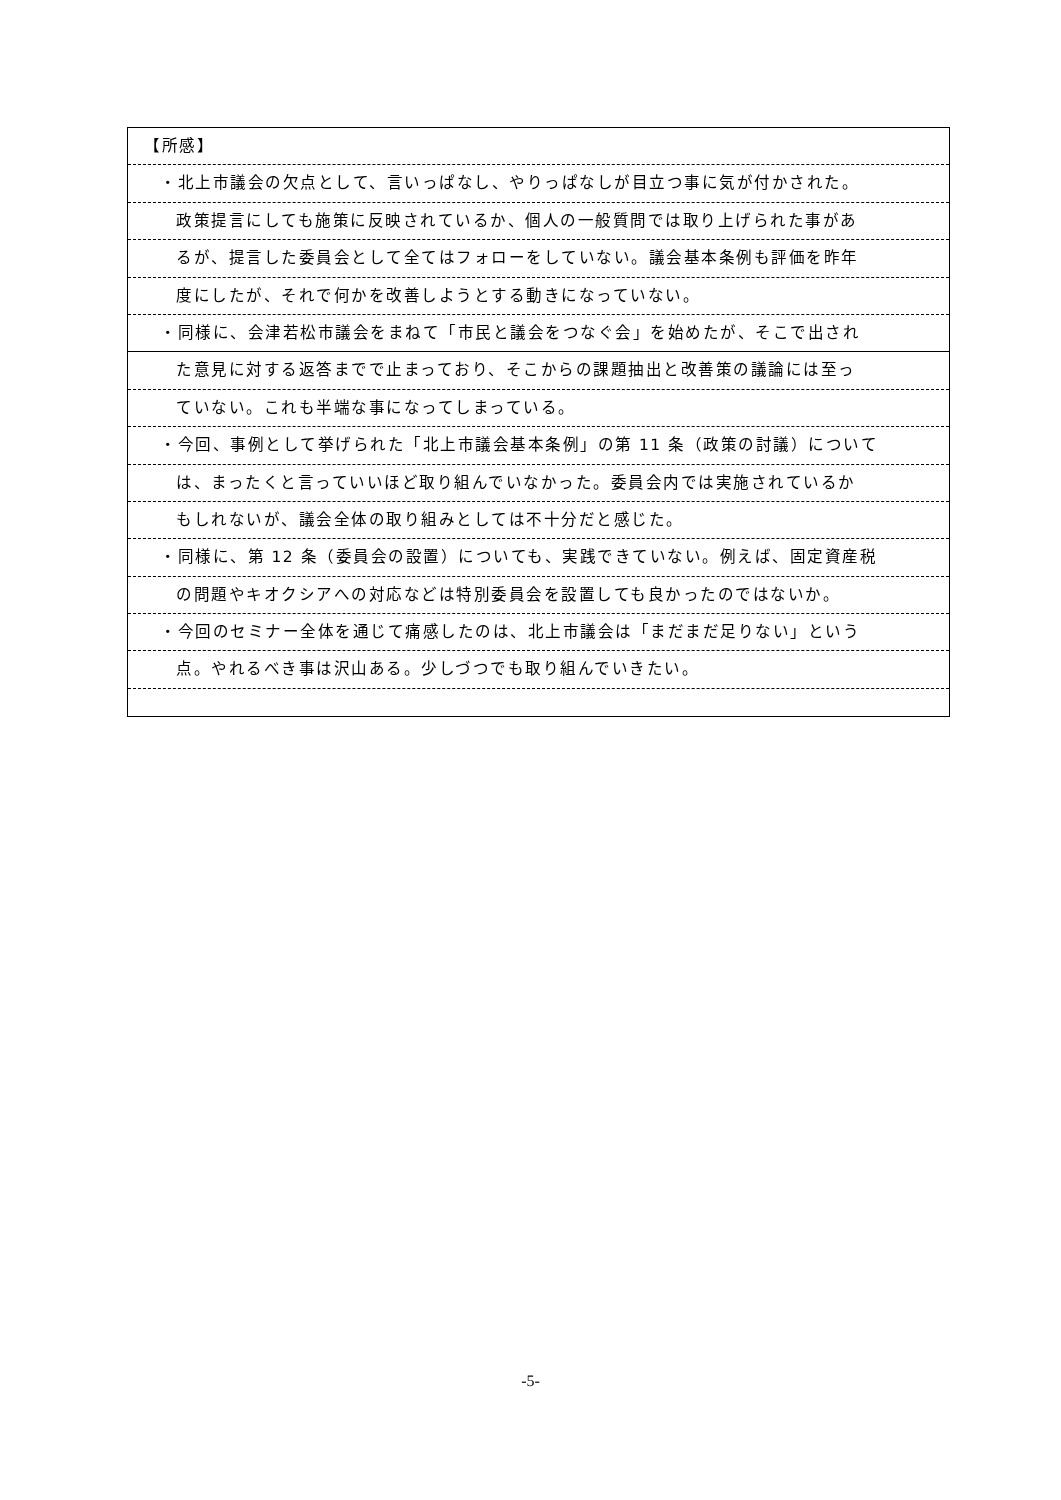【所感】
・北上市議会の欠点として、言いっぱなし、やりっぱなしが目立つ事に気が付かされた。
政策提言にしても施策に反映されているか、個人の一般質問では取り上げられた事があ
るが、提言した委員会として全てはフォローをしていない。議会基本条例も評価を昨年
度にしたが、それで何かを改善しようとする動きになっていない。
・同様に、会津若松市議会をまねて「市民と議会をつなぐ会」を始めたが、そこで出され
た意見に対する返答までで止まっており、そこからの課題抽出と改善策の議論には至っ
ていない。これも半端な事になってしまっている。
・今回、事例として挙げられた「北上市議会基本条例」の第 11 条（政策の討議）について
は、まったくと言っていいほど取り組んでいなかった。委員会内では実施されているか
もしれないが、議会全体の取り組みとしては不十分だと感じた。
・同様に、第 12 条（委員会の設置）についても、実践できていない。例えば、固定資産税
の問題やキオクシアへの対応などは特別委員会を設置しても良かったのではないか。
・今回のセミナー全体を通じて痛感したのは、北上市議会は「まだまだ足りない」という
点。やれるべき事は沢山ある。少しづつでも取り組んでいきたい。
-5-